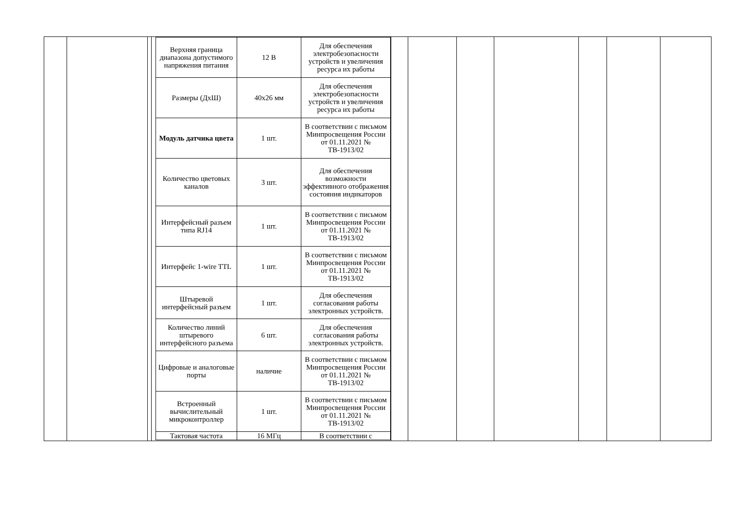| Верхняя граница диапазона допустимого напряжения питания | 12 В | Для обеспечения электробезопасности устройств и увеличения ресурса их работы |
| Размеры (ДхШ) | 40х26 мм | Для обеспечения электробезопасности устройств и увеличения ресурса их работы |
| Модуль датчика цвета | 1 шт. | В соответствии с письмом Минпросвещения России от 01.11.2021 № ТВ-1913/02 |
| Количество цветовых каналов | 3 шт. | Для обеспечения возможности эффективного отображения состояния индикаторов |
| Интерфейсный разъем типа RJ14 | 1 шт. | В соответствии с письмом Минпросвещения России от 01.11.2021 № ТВ-1913/02 |
| Интерфейс 1-wire TTL | 1 шт. | В соответствии с письмом Минпросвещения России от 01.11.2021 № ТВ-1913/02 |
| Штыревой интерфейсный разъем | 1 шт. | Для обеспечения согласования работы электронных устройств. |
| Количество линий штыревого интерфейсного разъема | 6 шт. | Для обеспечения согласования работы электронных устройств. |
| Цифровые и аналоговые порты | наличие | В соответствии с письмом Минпросвещения России от 01.11.2021 № ТВ-1913/02 |
| Встроенный вычислительный микроконтроллер | 1 шт. | В соответствии с письмом Минпросвещения России от 01.11.2021 № ТВ-1913/02 |
| Тактовая частота | 16 МГц | В соответствии с |